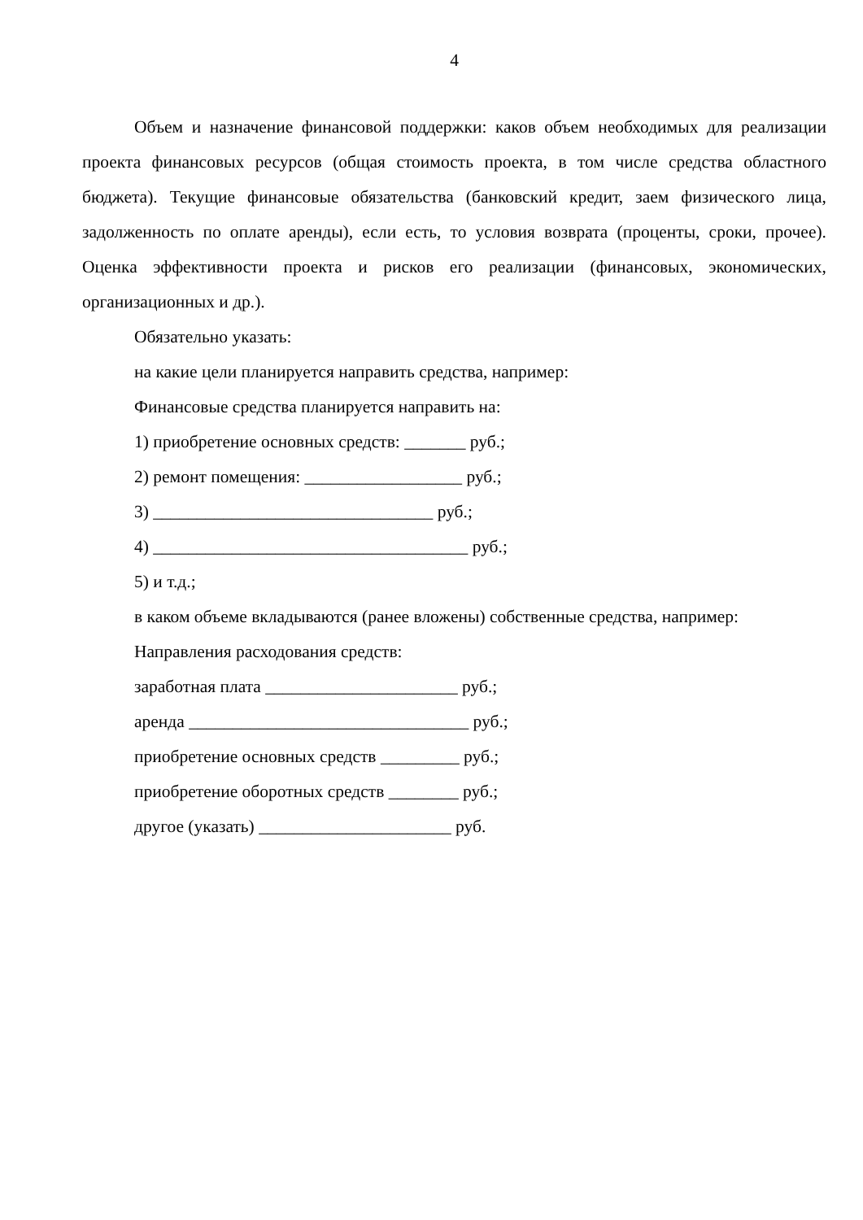4
Объем и назначение финансовой поддержки: каков объем необходимых для реализации проекта финансовых ресурсов (общая стоимость проекта, в том числе средства областного бюджета). Текущие финансовые обязательства (банковский кредит, заем физического лица, задолженность по оплате аренды), если есть, то условия возврата (проценты, сроки, прочее). Оценка эффективности проекта и рисков его реализации (финансовых, экономических, организационных и др.).
Обязательно указать:
на какие цели планируется направить средства, например:
Финансовые средства планируется направить на:
1) приобретение основных средств: _______ руб.;
2) ремонт помещения: __________________ руб.;
3) ________________________________ руб.;
4) ____________________________________ руб.;
5) и т.д.;
в каком объеме вкладываются (ранее вложены) собственные средства, например:
Направления расходования средств:
заработная плата ______________________ руб.;
аренда ________________________________ руб.;
приобретение основных средств _________ руб.;
приобретение оборотных средств ________ руб.;
другое (указать) ______________________ руб.